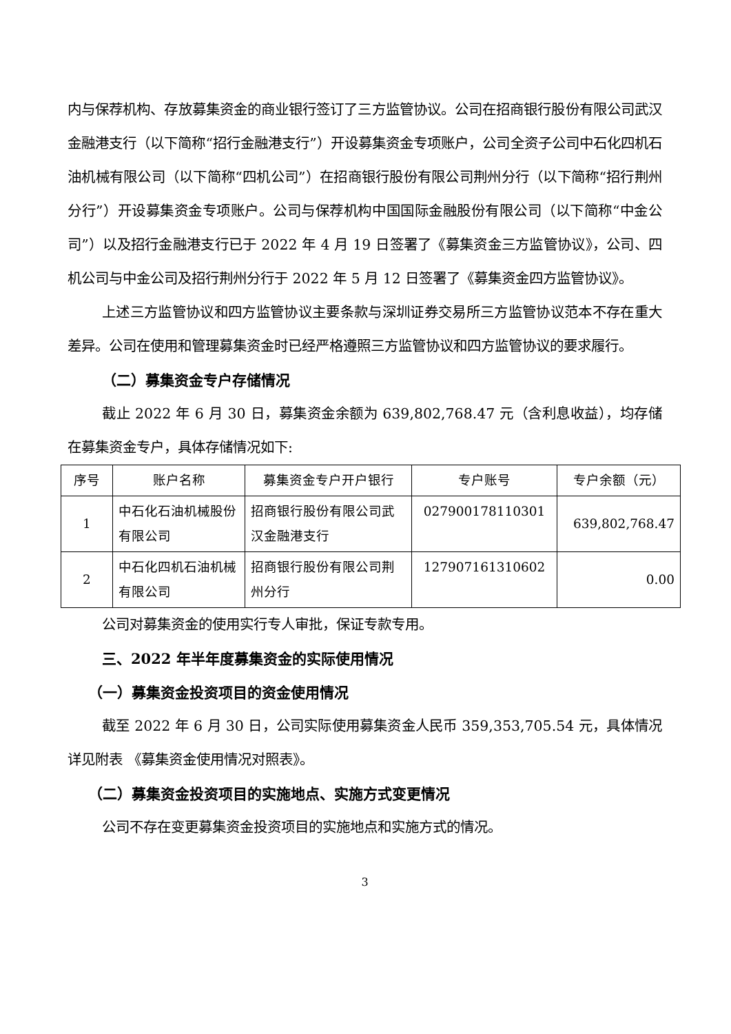内与保荐机构、存放募集资金的商业银行签订了三方监管协议。公司在招商银行股份有限公司武汉金融港支行（以下简称“招行金融港支行”）开设募集资金专项账户，公司全资子公司中石化四机石油机械有限公司（以下简称“四机公司”）在招商银行股份有限公司荆州分行（以下简称“招行荆州分行”）开设募集资金专项账户。公司与保荐机构中国国际金融股份有限公司（以下简称“中金公司”）以及招行金融港支行已于 2022 年 4 月 19 日签署了《募集资金三方监管协议》，公司、四机公司与中金公司及招行荆州分行于 2022 年 5 月 12 日签署了《募集资金四方监管协议》。
上述三方监管协议和四方监管协议主要条款与深圳证券交易所三方监管协议范本不存在重大差异。公司在使用和管理募集资金时已经严格遵照三方监管协议和四方监管协议的要求履行。
（二）募集资金专户存储情况
截止 2022 年 6 月 30 日，募集资金余额为 639,802,768.47 元（含利息收益），均存储在募集资金专户，具体存储情况如下:
| 序号 | 账户名称 | 募集资金专户开户银行 | 专户账号 | 专户余额（元） |
| --- | --- | --- | --- | --- |
| 1 | 中石化石油机械股份有限公司 | 招商银行股份有限公司武汉金融港支行 | 027900178110301 | 639,802,768.47 |
| 2 | 中石化四机石油机械有限公司 | 招商银行股份有限公司荆州分行 | 127907161310602 | 0.00 |
公司对募集资金的使用实行专人审批，保证专款专用。
三、2022 年半年度募集资金的实际使用情况
（一）募集资金投资项目的资金使用情况
截至 2022 年 6 月 30 日，公司实际使用募集资金人民币 359,353,705.54 元，具体情况详见附表 《募集资金使用情况对照表》。
（二）募集资金投资项目的实施地点、实施方式变更情况
公司不存在变更募集资金投资项目的实施地点和实施方式的情况。
3